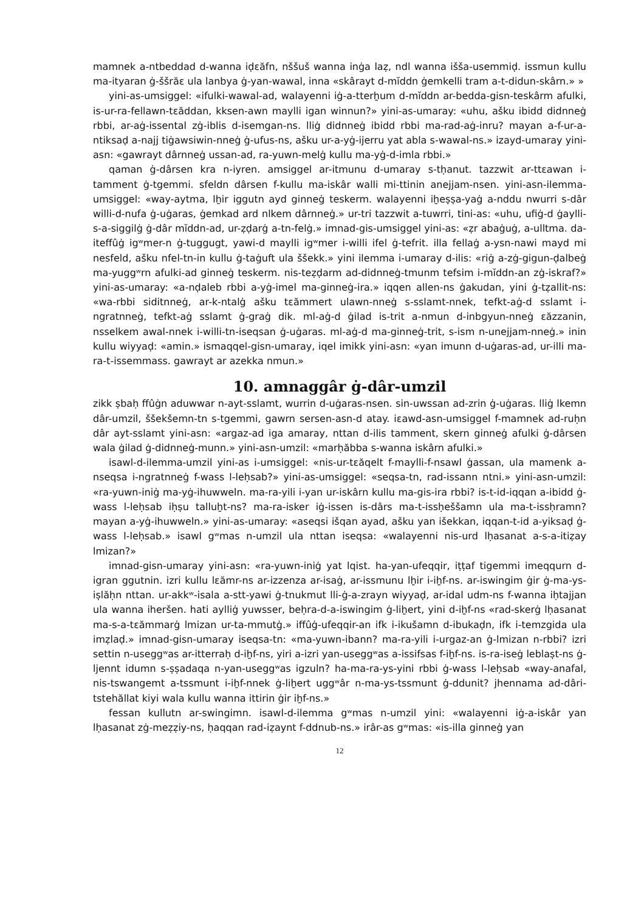mamnek a-ntbeddad d-wanna iḍɛăfn, nššuš wanna inġa laẓ, ndl wanna išša-usemmiḍ. issmun kullu ma-ityaran ġ-ššrăɛ ula lanbya ġ-yan-wawal, inna «skârayt d-mĭddn ġemkelli tram a-t-didun-skârn.» »
yini-as-umsiggel: «ifulki-wawal-ad, walayenni iġ-a-tterẖum d-mĭddn ar-bedda-gisn-teskârm afulki, is-ur-ra-fellawn-tɛăddan, kksen-awn maylli igan winnun?» yini-as-umaray: «uhu, ašku ibidd didnneġ rbbi, ar-aġ-issental zġ-iblis d-isemgan-ns. lliġ didnneġ ibidd rbbi ma-rad-aġ-inru? mayan a-f-ur-a-ntiksaḍ a-najj tiġawsiwin-nneġ ġ-ufus-ns, ašku ur-a-yġ-ijerru yat abla s-wawal-ns.» izayd-umaray yini-asn: «gawrayt dârnneġ ussan-ad, ra-yuwn-melġ kullu ma-yġ-d-imla rbbi.»
qaman ġ-dârsen kra n-iyren. amsiggel ar-itmunu d-umaray s-tḥanut. tazzwit ar-ttɛawan i-tamment ġ-tgemmi. sfeldn dârsen f-kullu ma-iskâr walli mi-ttinin anejjam-nsen. yini-asn-ilemma-umsiggel: «way-aytma, lẖir iggutn ayd ginneġ teskerm. walayenni iẖeṣṣa-yaġ a-nddu nwurri s-dâr willi-d-nufa ġ-uġaras, ġemkad ard nlkem dârnneġ.» ur-tri tazzwit a-tuwrri, tini-as: «uhu, ufiġ-d ġaylli-s-a-siggilġ ġ-dâr mĭddn-ad, ur-ẓḍarġ a-tn-felġ.» imnad-gis-umsiggel yini-as: «ẓr abaġuġ, a-ulltma. da-iteffûġ igʷmer-n ġ-tuggugt, yawi-d maylli igʷmer i-willi ifel ġ-tefrit. illa fellaġ a-ysn-nawi mayd mi nesfeld, ašku nfel-tn-in kullu ġ-taġuft ula ššekk.» yini ilemma i-umaray d-ilis: «riġ a-zġ-gigun-ḍalbeġ ma-yuggʷrn afulki-ad ginneġ teskerm. nis-teẓḍarm ad-didnneġ-tmunm tefsim i-mĭddn-an zġ-iskraf?» yini-as-umaray: «a-nḍaleb rbbi a-yġ-imel ma-ginneġ-ira.» iqqen allen-ns ġakudan, yini ġ-tẓallit-ns: «wa-rbbi siditnneġ, ar-k-ntalġ ašku tɛămmert ulawn-nneġ s-sslamt-nnek, tefkt-aġ-d sslamt i-ngratnneġ, tefkt-aġ sslamt ġ-graġ dik. ml-aġ-d ġilad is-trit a-nmun d-inbgyun-nneġ ɛăzzanin, nsselkem awal-nnek i-willi-tn-iseqsan ġ-uġaras. ml-aġ-d ma-ginneġ-trit, s-ism n-unejjam-nneġ.» inin kullu wiyyaḍ: «amin.» ismaqqel-gisn-umaray, iqel imikk yini-asn: «yan imunn d-uġaras-ad, ur-illi ma-ra-t-issemmass. gawrayt ar azekka nmun.»
10. amnaggâr ġ-dâr-umzil
zikk ṣbaḥ ffûġn aduwwar n-ayt-sslamt, wurrin d-uġaras-nsen. sin-uwssan ad-zrin ġ-uġaras. lliġ lkemn dâr-umzil, ššekšemn-tn s-tgemmi, gawrn sersen-asn-d atay. iɛawd-asn-umsiggel f-mamnek ad-ruḥn dâr ayt-sslamt yini-asn: «argaz-ad iga amaray, nttan d-ilis tamment, skern ginneġ afulki ġ-dârsen wala ġilad ġ-didnneġ-munn.» yini-asn-umzil: «marḥăbba s-wanna iskârn afulki.»
isawl-d-ilemma-umzil yini-as i-umsiggel: «nis-ur-tɛăqelt f-maylli-f-nsawl ġassan, ula mamenk a-nseqsa i-ngratnneġ f-wass l-leḥsab?» yini-as-umsiggel: «seqsa-tn, rad-issann ntni.» yini-asn-umzil: «ra-yuwn-iniġ ma-yġ-ihuwweln. ma-ra-yili i-yan ur-iskârn kullu ma-gis-ira rbbi? is-t-id-iqqan a-ibidd ġ-wass l-leḥsab iḥṣu talluẖt-ns? ma-ra-isker iġ-issen is-dârs ma-t-issḥeššamn ula ma-t-issḥramn? mayan a-yġ-ihuwweln.» yini-as-umaray: «aseqsi išqan ayad, ašku yan išekkan, iqqan-t-id a-yiksaḍ ġ-wass l-leḥsab.» isawl gʷmas n-umzil ula nttan iseqsa: «walayenni nis-urd lḥasanat a-s-a-itiẓay lmizan?»
imnad-gisn-umaray yini-asn: «ra-yuwn-iniġ yat lqist. ha-yan-ufeqqir, iṭṭaf tigemmi imeqqurn d-igran ggutnin. izri kullu lɛămr-ns ar-izzenza ar-isaġ, ar-issmunu lẖir i-iẖf-ns. ar-iswingim ġir ġ-ma-ys-iṣlăḥn nttan. ur-akkʷ-isala a-stt-yawi ġ-tnukmut lli-ġ-a-zrayn wiyyaḍ, ar-idal udm-ns f-wanna iḥtajjan ula wanna iheršen. hati aylliġ yuwsser, beḥra-d-a-iswingim ġ-liẖert, yini d-iẖf-ns «rad-skerġ lḥasanat ma-s-a-tɛămmarġ lmizan ur-ta-mmutġ.» iffûġ-ufeqqir-an ifk i-ikušamn d-ibukaḍn, ifk i-temzgida ula imẓlaḍ.» imnad-gisn-umaray iseqsa-tn: «ma-yuwn-ibann? ma-ra-yili i-urgaz-an ġ-lmizan n-rbbi? izri settin n-useggʷas ar-itterraḥ d-iẖf-ns, yiri a-izri yan-useggʷas a-issifsas f-iẖf-ns. is-ra-iseġ leblaṣt-ns ġ-ljennt idumn s-ṣṣadaqa n-yan-useggʷas igzuln? ha-ma-ra-ys-yini rbbi ġ-wass l-leḥsab «way-anafal, nis-tswangemt a-tssmunt i-iẖf-nnek ġ-liẖert uggʷâr n-ma-ys-tssmunt ġ-ddunit? jhennama ad-dâri-tstehăllat kiyi wala kullu wanna ittirin ġir iẖf-ns.»
fessan kullutn ar-swingimn. isawl-d-ilemma gʷmas n-umzil yini: «walayenni iġ-a-iskâr yan lḥasanat zġ-meẓẓiy-ns, ḥaqqan rad-iẓaynt f-ddnub-ns.» irâr-as gʷmas: «is-illa ginneġ yan
12